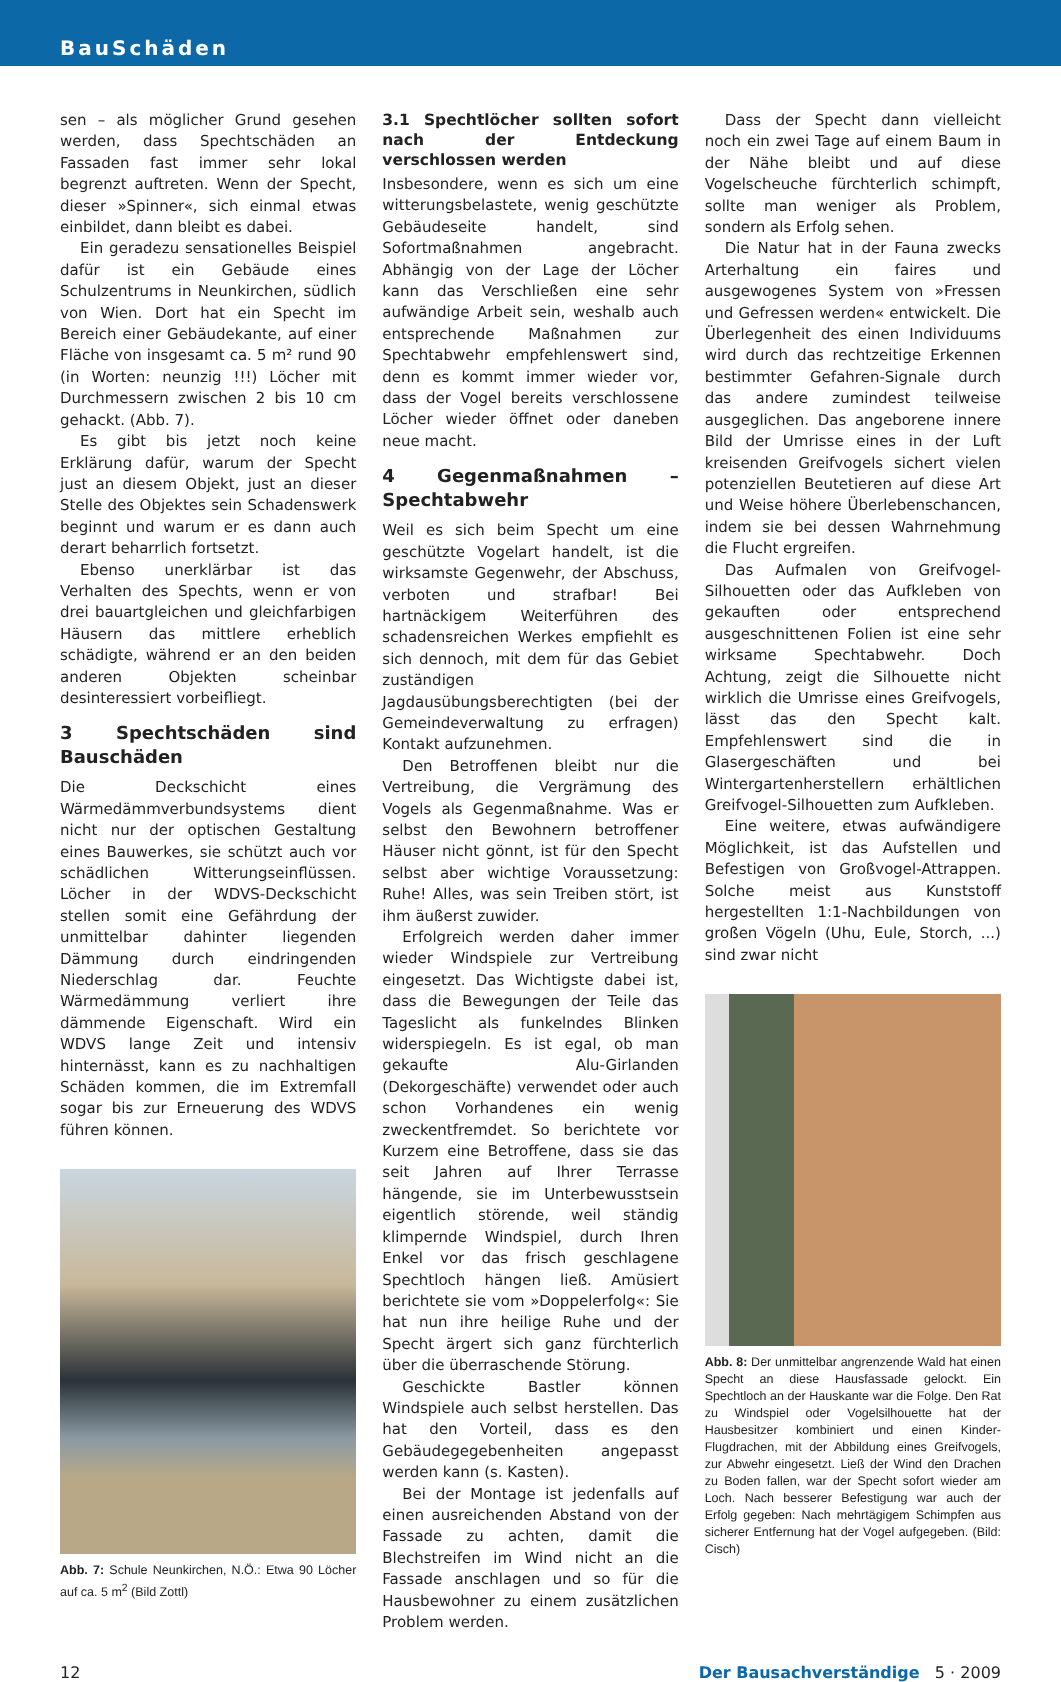BauSchäden
sen – als möglicher Grund gesehen werden, dass Spechtschäden an Fassaden fast immer sehr lokal begrenzt auftreten. Wenn der Specht, dieser »Spinner«, sich einmal etwas einbildet, dann bleibt es dabei.
Ein geradezu sensationelles Beispiel dafür ist ein Gebäude eines Schulzentrums in Neunkirchen, südlich von Wien. Dort hat ein Specht im Bereich einer Gebäudekante, auf einer Fläche von insgesamt ca. 5 m² rund 90 (in Worten: neunzig !!!) Löcher mit Durchmessern zwischen 2 bis 10 cm gehackt. (Abb. 7).
Es gibt bis jetzt noch keine Erklärung dafür, warum der Specht just an diesem Objekt, just an dieser Stelle des Objektes sein Schadenswerk beginnt und warum er es dann auch derart beharrlich fortsetzt.
Ebenso unerklärbar ist das Verhalten des Spechts, wenn er von drei bauartgleichen und gleichfarbigen Häusern das mittlere erheblich schädigte, während er an den beiden anderen Objekten scheinbar desinteressiert vorbeifliegt.
3 Spechtschäden sind Bauschäden
Die Deckschicht eines Wärmedämmverbundsystems dient nicht nur der optischen Gestaltung eines Bauwerkes, sie schützt auch vor schädlichen Witterungseinflüssen. Löcher in der WDVS-Deckschicht stellen somit eine Gefährdung der unmittelbar dahinter liegenden Dämmung durch eindringenden Niederschlag dar. Feuchte Wärmedämmung verliert ihre dämmende Eigenschaft. Wird ein WDVS lange Zeit und intensiv hinternässt, kann es zu nachhaltigen Schäden kommen, die im Extremfall sogar bis zur Erneuerung des WDVS führen können.
Abb. 7: Schule Neunkirchen, N.Ö.: Etwa 90 Löcher auf ca. 5 m<sup>2</sup> (Bild Zottl)
3.1 Spechtlöcher sollten sofort nach der Entdeckung verschlossen werden
Insbesondere, wenn es sich um eine witterungsbelastete, wenig geschützte Gebäudeseite handelt, sind Sofortmaßnahmen angebracht. Abhängig von der Lage der Löcher kann das Verschließen eine sehr aufwändige Arbeit sein, weshalb auch entsprechende Maßnahmen zur Spechtabwehr empfehlenswert sind, denn es kommt immer wieder vor, dass der Vogel bereits verschlossene Löcher wieder öffnet oder daneben neue macht.
4 Gegenmaßnahmen – Spechtabwehr
Weil es sich beim Specht um eine geschützte Vogelart handelt, ist die wirksamste Gegenwehr, der Abschuss, verboten und strafbar! Bei hartnäckigem Weiterführen des schadensreichen Werkes empfiehlt es sich dennoch, mit dem für das Gebiet zuständigen Jagdausübungsberechtigten (bei der Gemeindeverwaltung zu erfragen) Kontakt aufzunehmen.
Den Betroffenen bleibt nur die Vertreibung, die Vergrämung des Vogels als Gegenmaßnahme. Was er selbst den Bewohnern betroffener Häuser nicht gönnt, ist für den Specht selbst aber wichtige Voraussetzung: Ruhe! Alles, was sein Treiben stört, ist ihm äußerst zuwider.
Erfolgreich werden daher immer wieder Windspiele zur Vertreibung eingesetzt. Das Wichtigste dabei ist, dass die Bewegungen der Teile das Tageslicht als funkelndes Blinken widerspiegeln. Es ist egal, ob man gekaufte Alu-Girlanden (Dekorgeschäfte) verwendet oder auch schon Vorhandenes ein wenig zweckentfremdet. So berichtete vor Kurzem eine Betroffene, dass sie das seit Jahren auf Ihrer Terrasse hängende, sie im Unterbewusstsein eigentlich störende, weil ständig klimpernde Windspiel, durch Ihren Enkel vor das frisch geschlagene Spechtloch hängen ließ. Amüsiert berichtete sie vom »Doppelerfolg«: Sie hat nun ihre heilige Ruhe und der Specht ärgert sich ganz fürchterlich über die überraschende Störung.
Geschickte Bastler können Windspiele auch selbst herstellen. Das hat den Vorteil, dass es den Gebäudegegebenheiten angepasst werden kann (s. Kasten).
Bei der Montage ist jedenfalls auf einen ausreichenden Abstand von der Fassade zu achten, damit die Blechstreifen im Wind nicht an die Fassade anschlagen und so für die Hausbewohner zu einem zusätzlichen Problem werden.
Dass der Specht dann vielleicht noch ein zwei Tage auf einem Baum in der Nähe bleibt und auf diese Vogelscheuche fürchterlich schimpft, sollte man weniger als Problem, sondern als Erfolg sehen.
Die Natur hat in der Fauna zwecks Arterhaltung ein faires und ausgewogenes System von »Fressen und Gefressen werden« entwickelt. Die Überlegenheit des einen Individuums wird durch das rechtzeitige Erkennen bestimmter Gefahren-Signale durch das andere zumindest teilweise ausgeglichen. Das angeborene innere Bild der Umrisse eines in der Luft kreisenden Greifvogels sichert vielen potenziellen Beutetieren auf diese Art und Weise höhere Überlebenschancen, indem sie bei dessen Wahrnehmung die Flucht ergreifen.
Das Aufmalen von Greifvogel-Silhouetten oder das Aufkleben von gekauften oder entsprechend ausgeschnittenen Folien ist eine sehr wirksame Spechtabwehr. Doch Achtung, zeigt die Silhouette nicht wirklich die Umrisse eines Greifvogels, lässt das den Specht kalt. Empfehlenswert sind die in Glasergeschäften und bei Wintergartenherstellern erhältlichen Greifvogel-Silhouetten zum Aufkleben.
Eine weitere, etwas aufwändigere Möglichkeit, ist das Aufstellen und Befestigen von Großvogel-Attrappen. Solche meist aus Kunststoff hergestellten 1:1-Nachbildungen von großen Vögeln (Uhu, Eule, Storch, ...) sind zwar nicht
Abb. 8: Der unmittelbar angrenzende Wald hat einen Specht an diese Hausfassade gelockt. Ein Spechtloch an der Hauskante war die Folge. Den Rat zu Windspiel oder Vogelsilhouette hat der Hausbesitzer kombiniert und einen Kinder-Flugdrachen, mit der Abbildung eines Greifvogels, zur Abwehr eingesetzt. Ließ der Wind den Drachen zu Boden fallen, war der Specht sofort wieder am Loch. Nach besserer Befestigung war auch der Erfolg gegeben: Nach mehrtägigem Schimpfen aus sicherer Entfernung hat der Vogel aufgegeben. (Bild: Cisch)
12 Der Bausachverständige 5 · 2009